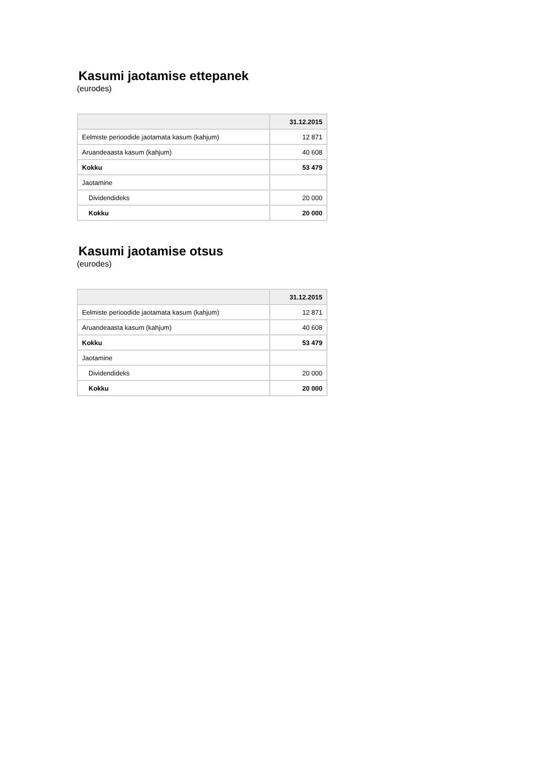Kasumi jaotamise ettepanek
(eurodes)
| | 31.12.2015 |
| --- | --- |
| Eelmiste perioodide jaotamata kasum (kahjum) | 12 871 |
| Aruandeaasta kasum (kahjum) | 40 608 |
| Kokku | 53 479 |
| Jaotamine | |
| Dividendideks | 20 000 |
| Kokku | 20 000 |
Kasumi jaotamise otsus
(eurodes)
| | 31.12.2015 |
| --- | --- |
| Eelmiste perioodide jaotamata kasum (kahjum) | 12 871 |
| Aruandeaasta kasum (kahjum) | 40 608 |
| Kokku | 53 479 |
| Jaotamine | |
| Dividendideks | 20 000 |
| Kokku | 20 000 |